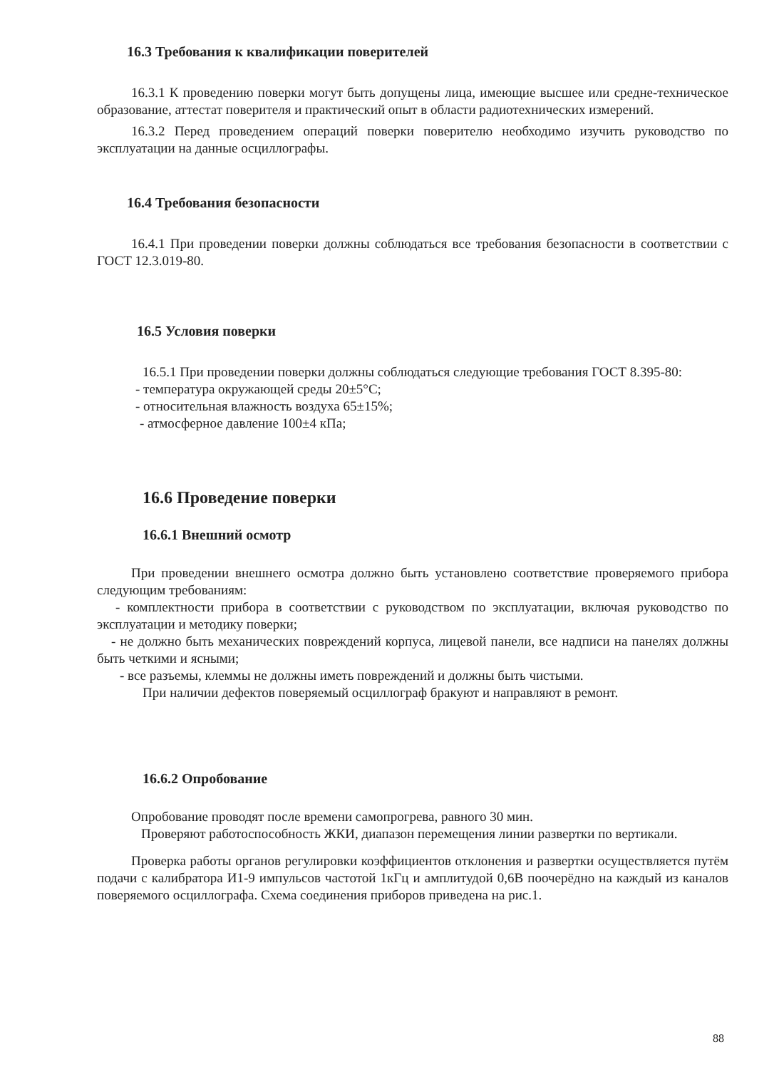16.3 Требования к квалификации поверителей
16.3.1 К проведению поверки могут быть допущены лица, имеющие высшее или средне-техническое образование, аттестат поверителя и практический опыт в области радиотехнических измерений.
16.3.2 Перед проведением операций поверки поверителю необходимо изучить руководство по эксплуатации на данные осциллографы.
16.4 Требования безопасности
16.4.1 При проведении поверки должны соблюдаться все требования безопасности в соответствии с ГОСТ 12.3.019-80.
16.5 Условия поверки
16.5.1 При проведении поверки должны соблюдаться следующие требования ГОСТ 8.395-80:
- температура окружающей среды 20±5°С;
- относительная влажность воздуха 65±15%;
- атмосферное давление 100±4 кПа;
16.6 Проведение поверки
16.6.1 Внешний осмотр
При проведении внешнего осмотра должно быть установлено соответствие проверяемого прибора следующим требованиям:
- комплектности прибора в соответствии с руководством по эксплуатации, включая руководство по эксплуатации и методику поверки;
- не должно быть механических повреждений корпуса, лицевой панели, все надписи на панелях должны быть четкими и ясными;
- все разъемы, клеммы не должны иметь повреждений и должны быть чистыми.
При наличии дефектов поверяемый осциллограф бракуют и направляют в ремонт.
16.6.2 Опробование
Опробование проводят после времени самопрогрева, равного 30 мин.
Проверяют работоспособность ЖКИ, диапазон перемещения линии развертки по вертикали.
Проверка работы органов регулировки коэффициентов отклонения и развертки осуществляется путём подачи с калибратора И1-9 импульсов частотой 1кГц и амплитудой 0,6В поочерёдно на каждый из каналов поверяемого осциллографа. Схема соединения приборов приведена на рис.1.
88